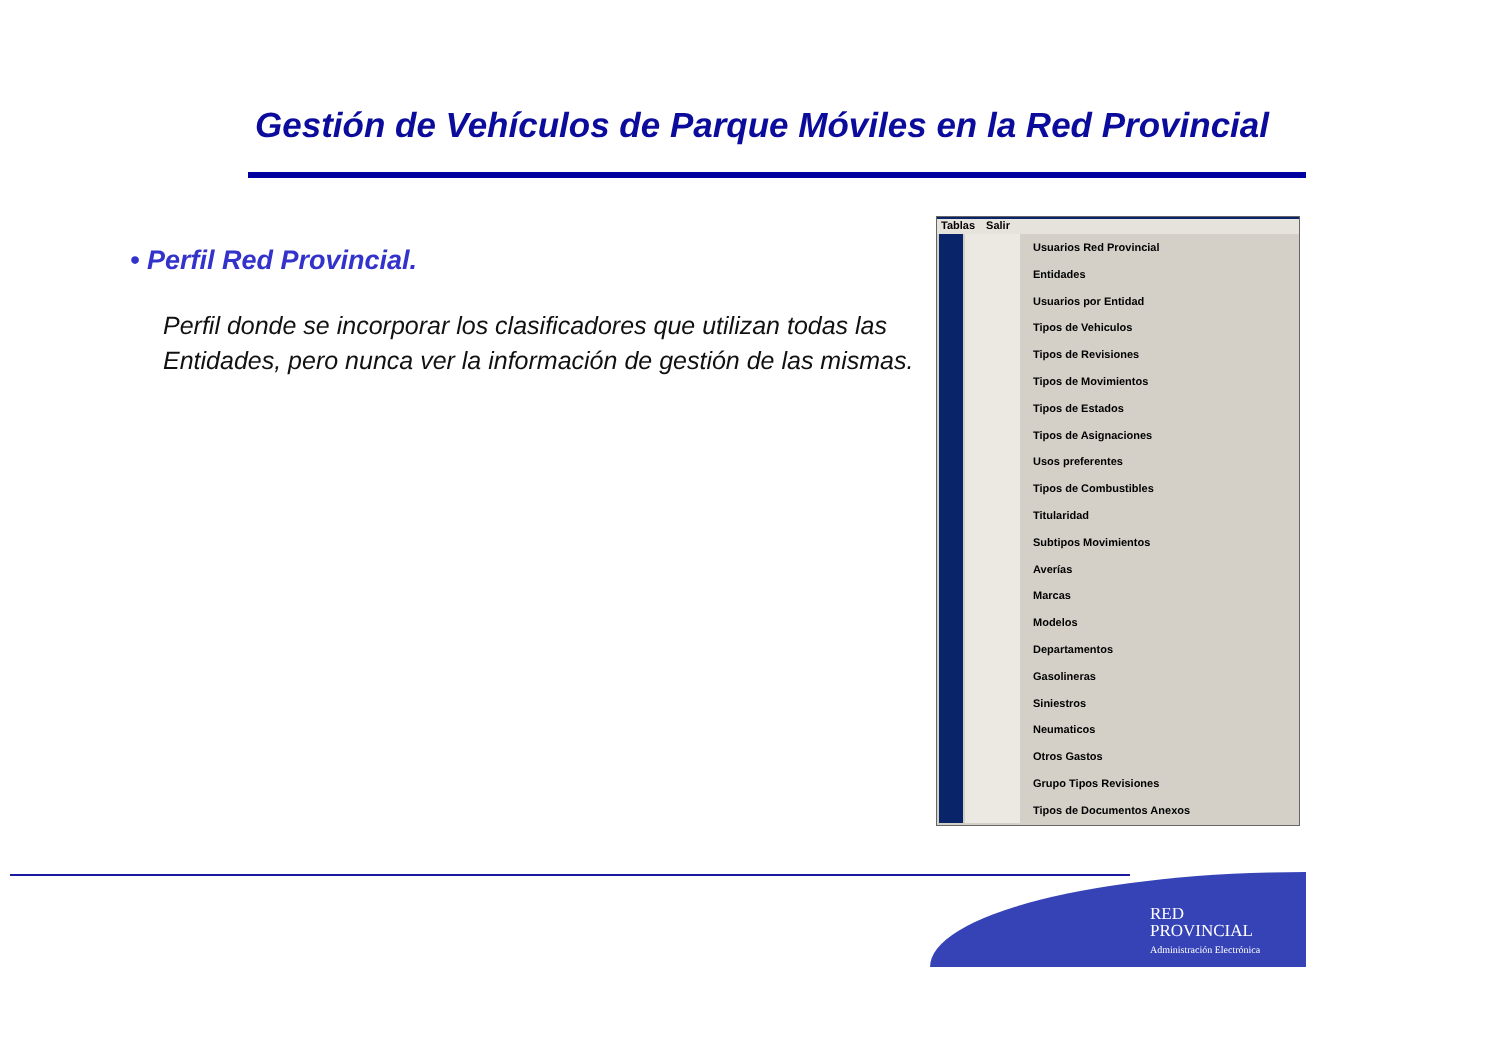Gestión de Vehículos de Parque Móviles en la Red Provincial
• Perfil Red Provincial.
Perfil donde se incorporar los clasificadores que utilizan todas las Entidades, pero nunca ver la información de gestión de las mismas.
Tablas Salir
Usuarios Red Provincial
Entidades
Usuarios por Entidad
Tipos de Vehiculos
Tipos de Revisiones
Tipos de Movimientos
Tipos de Estados
Tipos de Asignaciones
Usos preferentes
Tipos de Combustibles
Titularidad
Subtipos Movimientos
Averías
Marcas
Modelos
Departamentos
Gasolineras
Siniestros
Neumaticos
Otros Gastos
Grupo Tipos Revisiones
Tipos de Documentos Anexos
RED
PROVINCIAL
Administración Electrónica